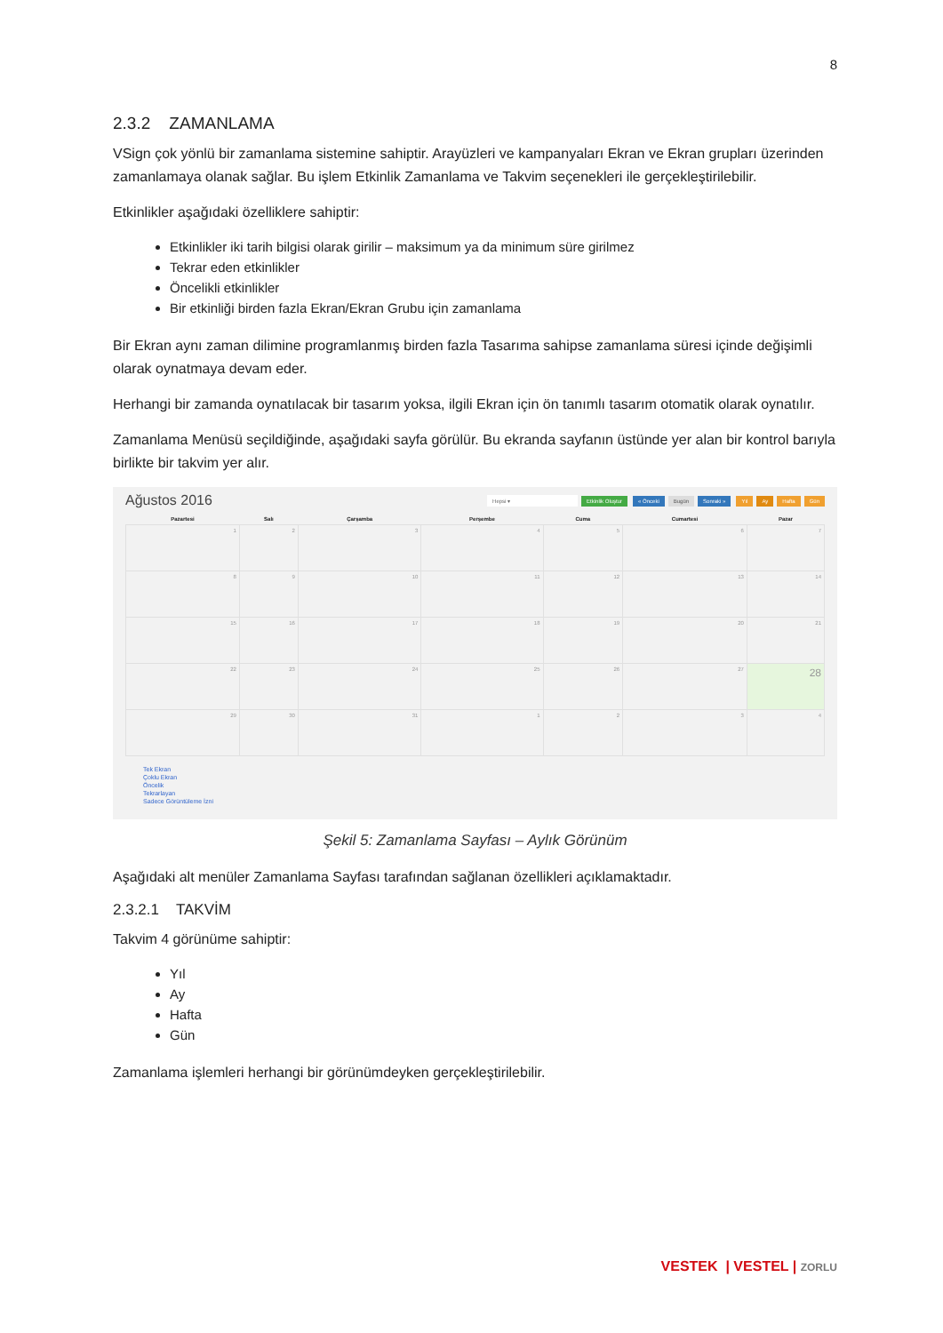8
2.3.2 ZAMANLAMA
VSign çok yönlü bir zamanlama sistemine sahiptir. Arayüzleri ve kampanyaları Ekran ve Ekran grupları üzerinden zamanlamaya olanak sağlar. Bu işlem Etkinlik Zamanlama ve Takvim seçenekleri ile gerçekleştirilebilir.
Etkinlikler aşağıdaki özelliklere sahiptir:
Etkinlikler iki tarih bilgisi olarak girilir – maksimum ya da minimum süre girilmez
Tekrar eden etkinlikler
Öncelikli etkinlikler
Bir etkinliği birden fazla Ekran/Ekran Grubu için zamanlama
Bir Ekran aynı zaman dilimine programlanmış birden fazla Tasarıma sahipse zamanlama süresi içinde değişimli olarak oynatmaya devam eder.
Herhangi bir zamanda oynatılacak bir tasarım yoksa, ilgili Ekran için ön tanımlı tasarım otomatik olarak oynatılır.
Zamanlama Menüsü seçildiğinde, aşağıdaki sayfa görülür. Bu ekranda sayfanın üstünde yer alan bir kontrol barıyla birlikte bir takvim yer alır.
Ağustos 2016 Hepsi ▾ Etkinlik Oluştur « Önceki Bugün Sonraki » Yıl Ay Hafta Gün
| Pazartesi | Salı | Çarşamba | Perşembe | Cuma | Cumartesi | Pazar |
| --- | --- | --- | --- | --- | --- | --- |
| 1 | 2 | 3 | 4 | 5 | 6 | 7 |
| 8 | 9 | 10 | 11 | 12 | 13 | 14 |
| 15 | 16 | 17 | 18 | 19 | 20 | 21 |
| 22 | 23 | 24 | 25 | 26 | 27 | 28 |
| 29 | 30 | 31 | 1 | 2 | 3 | 4 |
Tek Ekran
Çoklu Ekran
Öncelik
Tekrarlayan
Sadece Görüntüleme İzni
Şekil 5: Zamanlama Sayfası – Aylık Görünüm
Aşağıdaki alt menüler Zamanlama Sayfası tarafından sağlanan özellikleri açıklamaktadır.
2.3.2.1 TAKVİM
Takvim 4 görünüme sahiptir:
Yıl
Ay
Hafta
Gün
Zamanlama işlemleri herhangi bir görünümdeyken gerçekleştirilebilir.
VESTEK | VESTEL | ZORLU